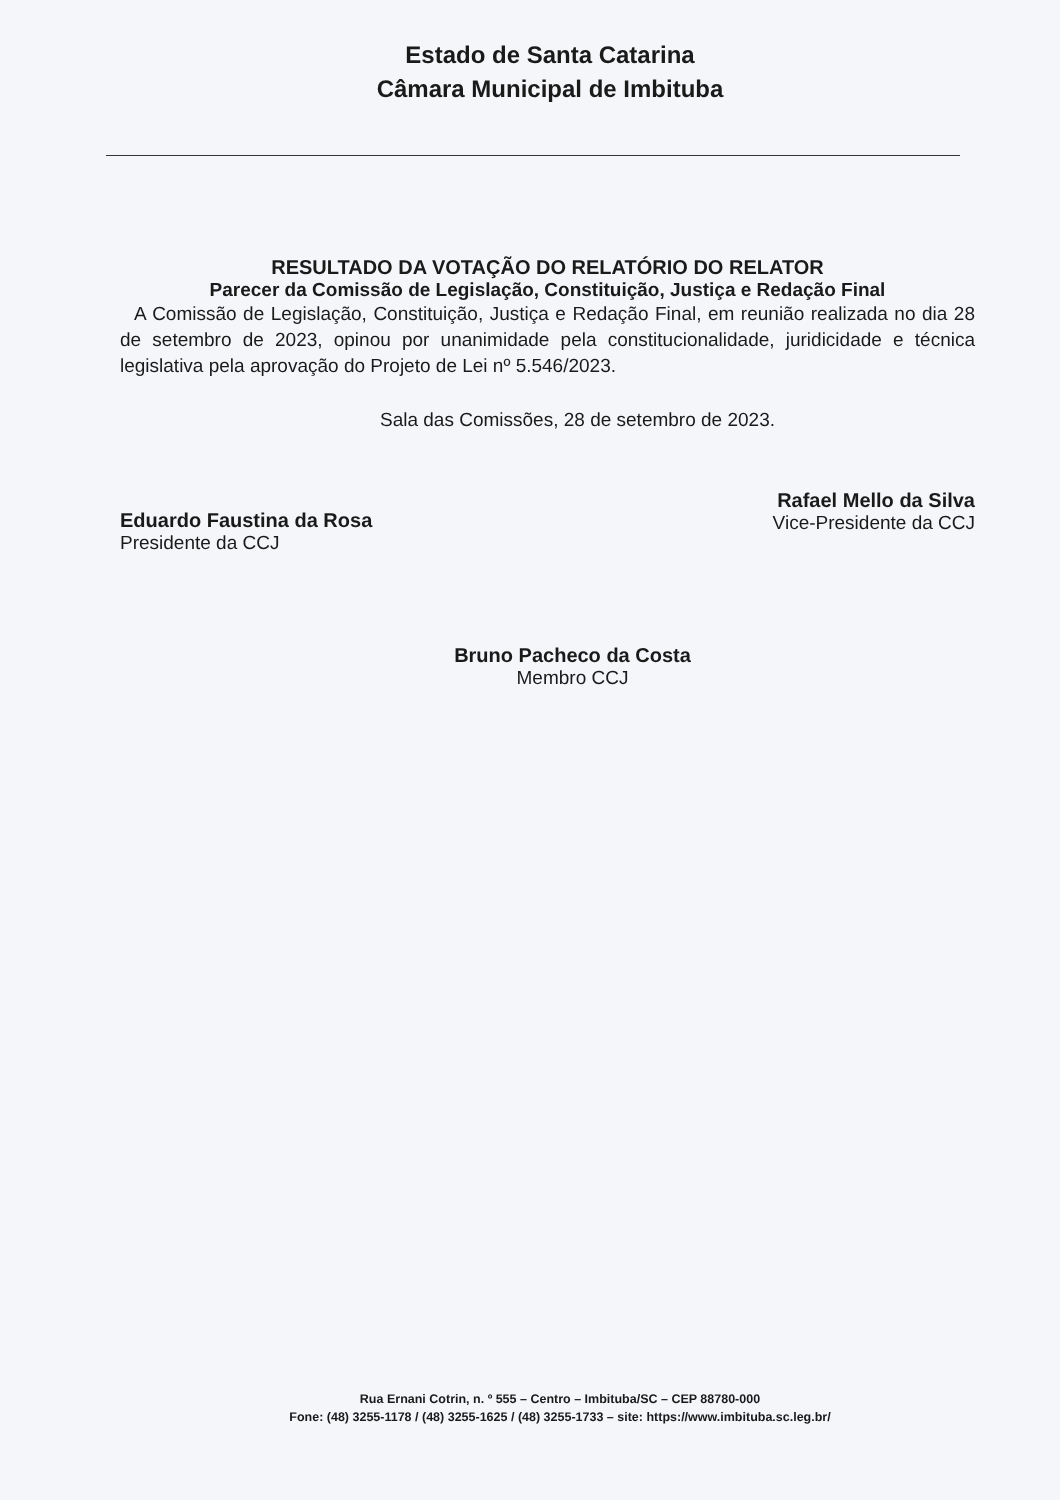Estado de Santa Catarina
Câmara Municipal de Imbituba
RESULTADO DA VOTAÇÃO DO RELATÓRIO DO RELATOR
Parecer da Comissão de Legislação, Constituição, Justiça e Redação Final
A Comissão de Legislação, Constituição, Justiça e Redação Final, em reunião realizada no dia 28 de setembro de 2023, opinou por unanimidade pela constitucionalidade, juridicidade e técnica legislativa pela aprovação do Projeto de Lei nº 5.546/2023.
Sala das Comissões, 28 de setembro de 2023.
Eduardo Faustina da Rosa
Presidente da CCJ
Rafael Mello da Silva
Vice-Presidente da CCJ
Bruno Pacheco da Costa
Membro CCJ
Rua Ernani Cotrin, n. º 555 – Centro – Imbituba/SC – CEP 88780-000
Fone: (48) 3255-1178 / (48) 3255-1625 / (48) 3255-1733 – site: https://www.imbituba.sc.leg.br/